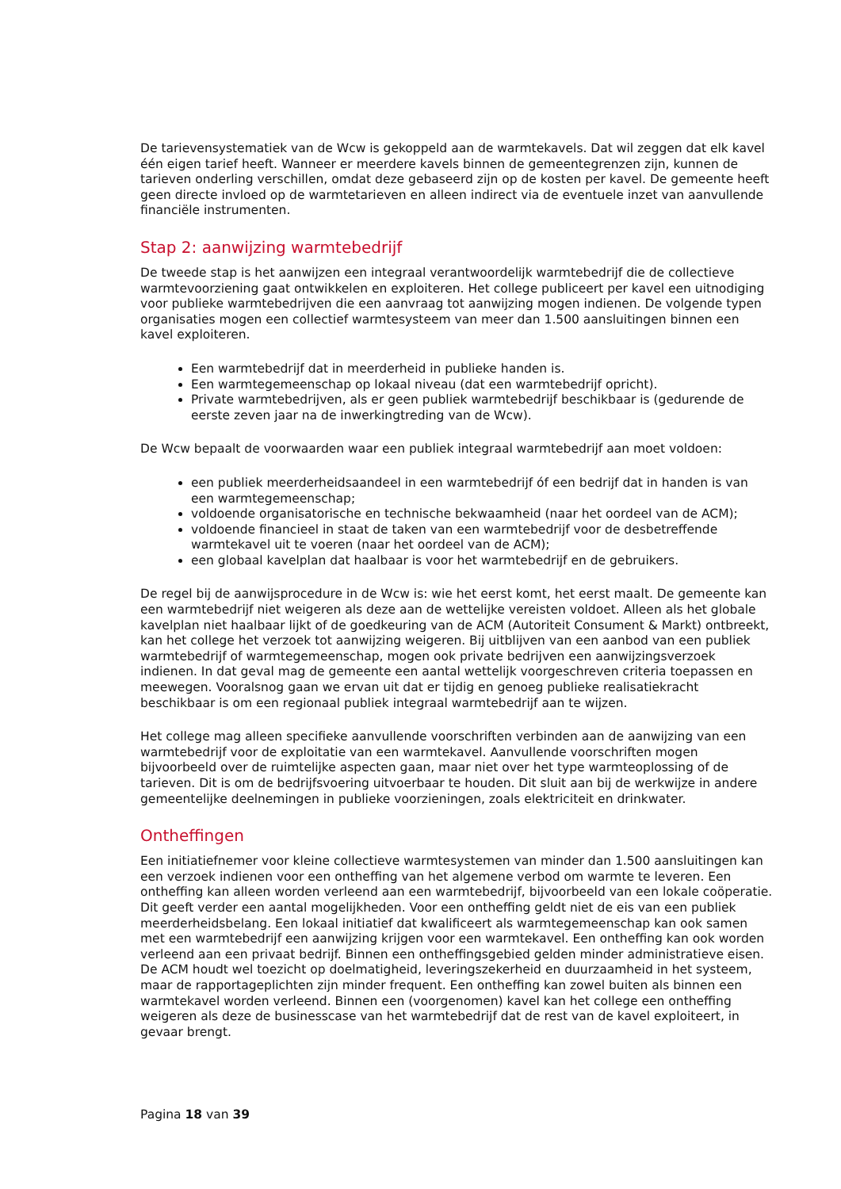De tarievensystematiek van de Wcw is gekoppeld aan de warmtekavels. Dat wil zeggen dat elk kavel één eigen tarief heeft. Wanneer er meerdere kavels binnen de gemeentegrenzen zijn, kunnen de tarieven onderling verschillen, omdat deze gebaseerd zijn op de kosten per kavel. De gemeente heeft geen directe invloed op de warmtetarieven en alleen indirect via de eventuele inzet van aanvullende financiële instrumenten.
Stap 2: aanwijzing warmtebedrijf
De tweede stap is het aanwijzen een integraal verantwoordelijk warmtebedrijf die de collectieve warmtevoorziening gaat ontwikkelen en exploiteren. Het college publiceert per kavel een uitnodiging voor publieke warmtebedrijven die een aanvraag tot aanwijzing mogen indienen. De volgende typen organisaties mogen een collectief warmtesysteem van meer dan 1.500 aansluitingen binnen een kavel exploiteren.
Een warmtebedrijf dat in meerderheid in publieke handen is.
Een warmtegemeenschap op lokaal niveau (dat een warmtebedrijf opricht).
Private warmtebedrijven, als er geen publiek warmtebedrijf beschikbaar is (gedurende de eerste zeven jaar na de inwerkingtreding van de Wcw).
De Wcw bepaalt de voorwaarden waar een publiek integraal warmtebedrijf aan moet voldoen:
een publiek meerderheidsaandeel in een warmtebedrijf óf een bedrijf dat in handen is van een warmtegemeenschap;
voldoende organisatorische en technische bekwaamheid (naar het oordeel van de ACM);
voldoende financieel in staat de taken van een warmtebedrijf voor de desbetreffende warmtekavel uit te voeren (naar het oordeel van de ACM);
een globaal kavelplan dat haalbaar is voor het warmtebedrijf en de gebruikers.
De regel bij de aanwijsprocedure in de Wcw is: wie het eerst komt, het eerst maalt. De gemeente kan een warmtebedrijf niet weigeren als deze aan de wettelijke vereisten voldoet. Alleen als het globale kavelplan niet haalbaar lijkt of de goedkeuring van de ACM (Autoriteit Consument & Markt) ontbreekt, kan het college het verzoek tot aanwijzing weigeren. Bij uitblijven van een aanbod van een publiek warmtebedrijf of warmtegemeenschap, mogen ook private bedrijven een aanwijzingsverzoek indienen. In dat geval mag de gemeente een aantal wettelijk voorgeschreven criteria toepassen en meewegen. Vooralsnog gaan we ervan uit dat er tijdig en genoeg publieke realisatiekracht beschikbaar is om een regionaal publiek integraal warmtebedrijf aan te wijzen.
Het college mag alleen specifieke aanvullende voorschriften verbinden aan de aanwijzing van een warmtebedrijf voor de exploitatie van een warmtekavel. Aanvullende voorschriften mogen bijvoorbeeld over de ruimtelijke aspecten gaan, maar niet over het type warmteoplossing of de tarieven. Dit is om de bedrijfsvoering uitvoerbaar te houden. Dit sluit aan bij de werkwijze in andere gemeentelijke deelnemingen in publieke voorzieningen, zoals elektriciteit en drinkwater.
Ontheffingen
Een initiatiefnemer voor kleine collectieve warmtesystemen van minder dan 1.500 aansluitingen kan een verzoek indienen voor een ontheffing van het algemene verbod om warmte te leveren. Een ontheffing kan alleen worden verleend aan een warmtebedrijf, bijvoorbeeld van een lokale coöperatie. Dit geeft verder een aantal mogelijkheden. Voor een ontheffing geldt niet de eis van een publiek meerderheidsbelang. Een lokaal initiatief dat kwalificeert als warmtegemeenschap kan ook samen met een warmtebedrijf een aanwijzing krijgen voor een warmtekavel. Een ontheffing kan ook worden verleend aan een privaat bedrijf. Binnen een ontheffingsgebied gelden minder administratieve eisen. De ACM houdt wel toezicht op doelmatigheid, leveringszekerheid en duurzaamheid in het systeem, maar de rapportageplichten zijn minder frequent. Een ontheffing kan zowel buiten als binnen een warmtekavel worden verleend. Binnen een (voorgenomen) kavel kan het college een ontheffing weigeren als deze de businesscase van het warmtebedrijf dat de rest van de kavel exploiteert, in gevaar brengt.
Pagina 18 van 39